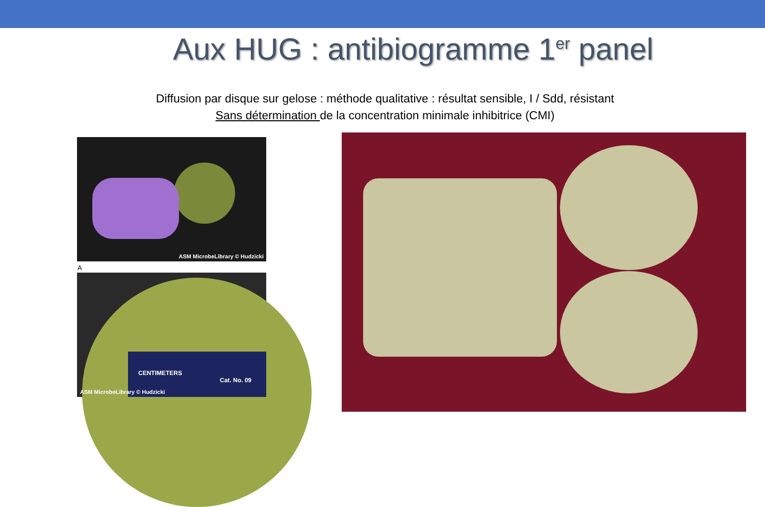Aux HUG : antibiogramme 1<sup>er</sup> panel
Diffusion par disque sur gelose : méthode qualitative : résultat sensible, I / Sdd, résistant
Sans détermination de la concentration minimale inhibitrice (CMI)
ASM MicrobeLibrary © Hudzicki
A
CENTIMETERS
Cat. No. 09
ASM MicrobeLibrary © Hudzicki